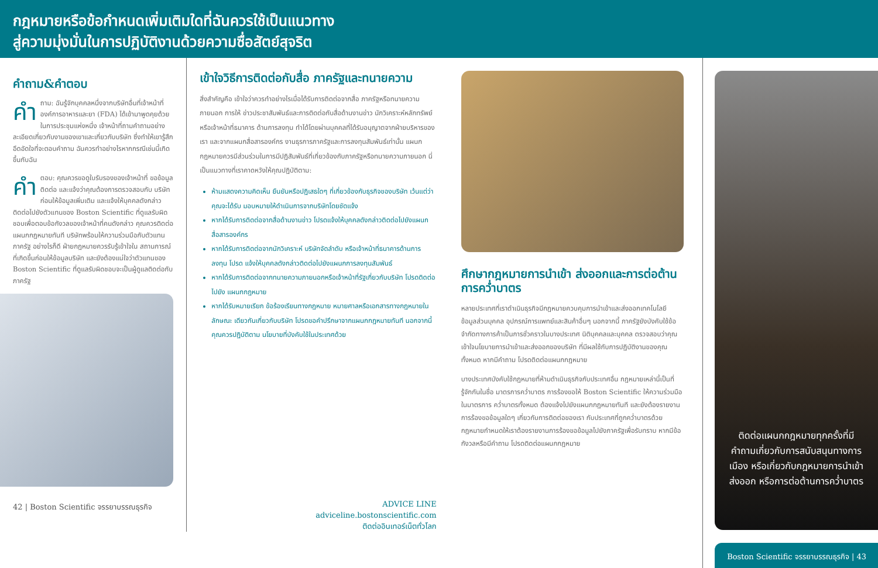กฎหมายหรือข้อกำหนดเพิ่มเติมใดที่ฉันควรใช้เป็นแนวทาง
สู่ความมุ่งมั่นในการปฏิบัติงานด้วยความซื่อสัตย์สุจริต
คำถาม&คำตอบ
คำ ถาม: ฉันรู้จักบุคคลหนึ่งจากบริษัทอื่นที่เจ้าหน้าที่องค์การอาหารและยา (FDA) ได้เข้ามาพูดคุยด้วยในการประชุมแห่งหนึ่ง เจ้าหน้าที่ถามคำถามอย่างละเอียดเกี่ยวกับงานของเขาและเกี่ยวกับบริษัท ซึ่งทำให้เขารู้สึกอึดอัดใจที่จะตอบคำถาม ฉันควรทำอย่างไรหากกรณีเช่นนี้เกิดขึ้นกับฉัน
คำ ตอบ: คุณควรขอดูใบรับรองของเจ้าหน้าที่ ขอข้อมูลติดต่อ และแจ้งว่าคุณต้องการตรวจสอบกับ บริษัทก่อนให้ข้อมูลเพิ่มเติม และแจ้งให้บุคคลดังกล่าวติดต่อไปยังตัวแทนของ Boston Scientific ที่ดูแลรับผิดชอบเพื่อตอบข้อกังวลของเจ้าหน้าที่คนดังกล่าว คุณควรติดต่อแผนกกฎหมายทันที บริษัทพร้อมให้ความร่วมมือกับตัวแทนภาครัฐ อย่างไรก็ดี ฝ่ายกฎหมายควรรับรู้เข้าใจใน สถานการณ์ที่เกิดขึ้นก่อนให้ข้อมูลบริษัท และยังต้องแน่ใจว่าตัวแทนของ Boston Scientific ที่ดูแลรับผิดชอบจะเป็นผู้ดูแลติดต่อกับภาครัฐ
42 | Boston Scientific จรรยาบรรณธุรกิจ
เข้าใจวิธีการติดต่อกับสื่อ ภาครัฐและทนายความ
สิ่งสำคัญคือ เข้าใจว่าควรทำอย่างไรเมื่อได้รับการติดต่อจากสื่อ ภาครัฐหรือทนายความภายนอก การให้ ข่าวประชาสัมพันธ์และการติดต่อกับสื่อด้านงานข่าว นักวิเคราะห์หลักทรัพย์หรือเจ้าหน้าที่ธนาคาร ด้านการลงทุน ทำได้โดยผ่านบุคคลที่ได้รับอนุญาตจากฝ่ายบริหารของเรา และจากแผนกสื่อสารองค์กร งานธุรการภาครัฐและการลงทุนสัมพันธ์เท่านั้น แผนกกฎหมายควรมีส่วนร่วมในการมีปฏิสัมพันธ์ที่เกี่ยวข้องกับภาครัฐหรือทนายความภายนอก นี่เป็นแนวทางที่เราคาดหวังให้คุณปฏิบัติตาม:
ห้ามแสดงความคิดเห็น ยืนยันหรือปฏิเสธใดๆ ที่เกี่ยวข้องกับธุรกิจของบริษัท เว้นแต่ว่าคุณจะได้รับ มอบหมายให้ดำเนินการจากบริษัทโดยชัดแจ้ง
หากได้รับการติดต่อจากสื่อด้านงานข่าว โปรดแจ้งให้บุคคลดังกล่าวติดต่อไปยังแผนกสื่อสารองค์กร
หากได้รับการติดต่อจากนักวิเคราะห์ บริษัทจัดลำดับ หรือเจ้าหน้าที่ธนาคารด้านการลงทุน โปรด แจ้งให้บุคคลดังกล่าวติดต่อไปยังแผนกการลงทุนสัมพันธ์
หากได้รับการติดต่อจากทนายความภายนอกหรือเจ้าหน้าที่รัฐเกี่ยวกับบริษัท โปรดติดต่อไปยัง แผนกกฎหมาย
หากได้รับหมายเรียก ข้อร้องเรียนทางกฎหมาย หมายศาลหรือเอกสารทางกฎหมายในลักษณะ เดียวกันเกี่ยวกับบริษัท โปรดขอคำปรึกษาจากแผนกกฎหมายทันที นอกจากนี้ คุณควรปฏิบัติตาม นโยบายที่บังคับใช้ในประเทศด้วย
ADVICE LINE
adviceline.bostonscientific.com
ติดต่ออินเทอร์เน็ตทั่วโลก
ศึกษากฎหมายการนำเข้า ส่งออกและการต่อต้านการคว่ำบาตร
หลายประเทศที่เราดำเนินธุรกิจมีกฎหมายควบคุมการนำเข้าและส่งออกเทคโนโลยี ข้อมูลส่วนบุคคล อุปกรณ์การแพทย์และสินค้าอื่นๆ นอกจากนี้ ภาครัฐยังบังคับใช้ข้อจำกัดทางการค้าเป็นการชั่วคราวในบางประเทศ นิติบุคคลและบุคคล ตรวจสอบว่าคุณเข้าใจนโยบายการนำเข้าและส่งออกของบริษัท ที่มีผลใช้กับการปฏิบัติงานของคุณทั้งหมด หากมีคำถาม โปรดติดต่อแผนกกฎหมาย
บางประเทศบังคับใช้กฎหมายที่ห้ามดำเนินธุรกิจกับประเทศอื่น กฎหมายเหล่านี้เป็นที่รู้จักกันในชื่อ มาตรการคว่ำบาตร การร้องขอให้ Boston Scientific ให้ความร่วมมือในมาตรการ คว่ำบาตรทั้งหมด ต้องแจ้งไปยังแผนกกฎหมายทันที และยังต้องรายงานการร้องขอข้อมูลใดๆ เกี่ยวกับการติดต่อของเรา กับประเทศที่ถูกคว่ำบาตรด้วย กฎหมายกำหนดให้เราต้องรายงานการร้องขอข้อมูลไปยังภาครัฐเพื่อรับทราบ หากมีข้อกังวลหรือมีคำถาม โปรดติดต่อแผนกกฎหมาย
ติดต่อแผนกกฎหมายทุกครั้งที่มีคำถามเกี่ยวกับการสนับสนุนทางการเมือง หรือเกี่ยวกับกฎหมายการนำเข้า ส่งออก หรือการต่อต้านการคว่ำบาตร
Boston Scientific จรรยาบรรณธุรกิจ | 43